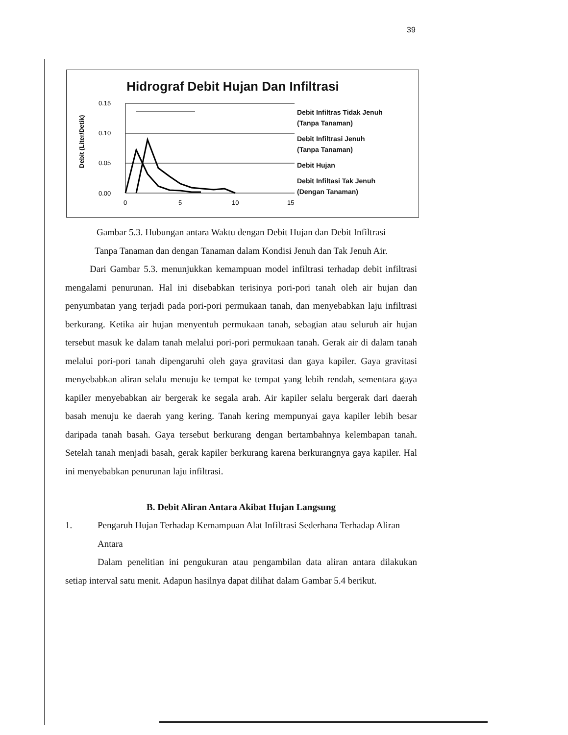39
Hidrograf Debit Hujan Dan Infiltrasi
Debit (Liter/Detik)
0.15
0.10
0.05
0.00
0
5
10
15
Debit Infiltras Tidak Jenuh
(Tanpa Tanaman)
Debit Infiltrasi Jenuh
(Tanpa Tanaman)
Debit Hujan
Debit Infiltasi Tak Jenuh
(Dengan Tanaman)
Gambar 5.3. Hubungan antara Waktu dengan Debit Hujan dan Debit Infiltrasi
Tanpa Tanaman dan dengan Tanaman dalam Kondisi Jenuh dan Tak Jenuh Air.
Dari Gambar 5.3. menunjukkan kemampuan model infiltrasi terhadap debit infiltrasi mengalami penurunan. Hal ini disebabkan terisinya pori-pori tanah oleh air hujan dan penyumbatan yang terjadi pada pori-pori permukaan tanah, dan menyebabkan laju infiltrasi berkurang. Ketika air hujan menyentuh permukaan tanah, sebagian atau seluruh air hujan tersebut masuk ke dalam tanah melalui pori-pori permukaan tanah. Gerak air di dalam tanah melalui pori-pori tanah dipengaruhi oleh gaya gravitasi dan gaya kapiler. Gaya gravitasi menyebabkan aliran selalu menuju ke tempat ke tempat yang lebih rendah, sementara gaya kapiler menyebabkan air bergerak ke segala arah. Air kapiler selalu bergerak dari daerah basah menuju ke daerah yang kering. Tanah kering mempunyai gaya kapiler lebih besar daripada tanah basah. Gaya tersebut berkurang dengan bertambahnya kelembapan tanah. Setelah tanah menjadi basah, gerak kapiler berkurang karena berkurangnya gaya kapiler. Hal ini menyebabkan penurunan laju infiltrasi.
B. Debit Aliran Antara Akibat Hujan Langsung
1. Pengaruh Hujan Terhadap Kemampuan Alat Infiltrasi Sederhana Terhadap Aliran Antara
Dalam penelitian ini pengukuran atau pengambilan data aliran antara dilakukan setiap interval satu menit. Adapun hasilnya dapat dilihat dalam Gambar 5.4 berikut.